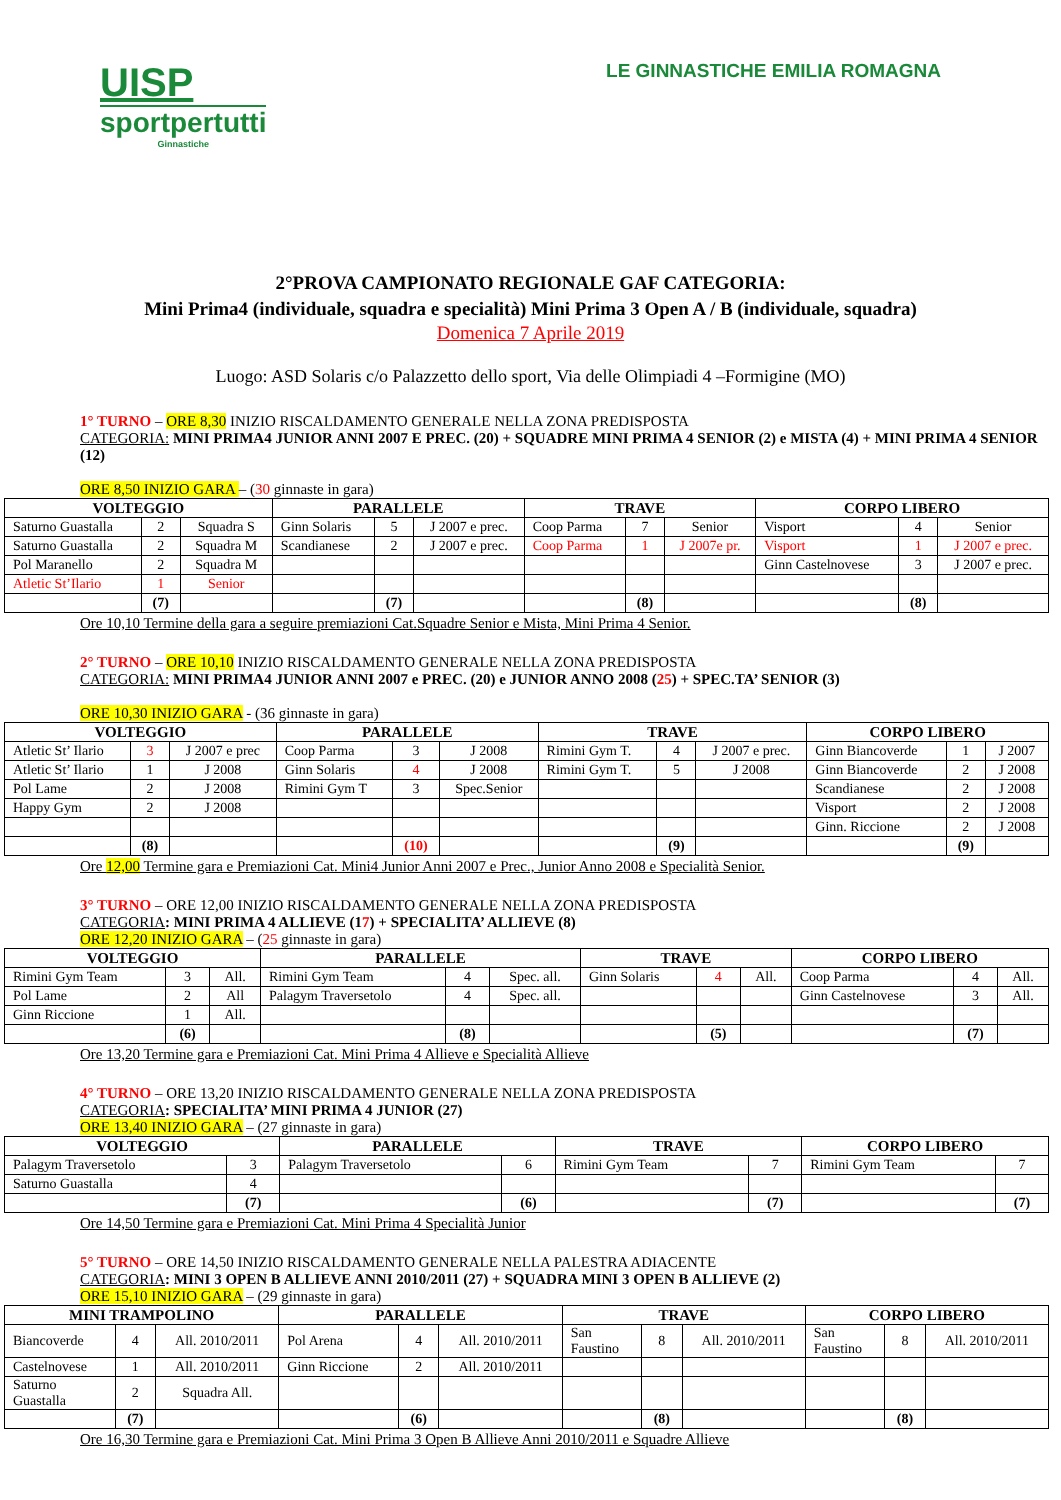UISP
sportpertutti
Ginnastiche
LE GINNASTICHE EMILIA ROMAGNA
2°PROVA CAMPIONATO REGIONALE GAF CATEGORIA:
Mini Prima4 (individuale, squadra e specialità) Mini Prima 3 Open A / B (individuale, squadra)
Domenica 7 Aprile 2019
Luogo: ASD Solaris c/o Palazzetto dello sport, Via delle Olimpiadi 4 –Formigine (MO)
1° TURNO – ORE 8,30 INIZIO RISCALDAMENTO GENERALE NELLA ZONA PREDISPOSTA
CATEGORIA: MINI PRIMA4 JUNIOR ANNI 2007 E PREC. (20) + SQUADRE MINI PRIMA 4 SENIOR (2) e MISTA (4) + MINI PRIMA 4 SENIOR (12)
ORE 8,50 INIZIO GARA – (30 ginnaste in gara)
| VOLTEGGIO | | | PARALLELE | | | TRAVE | | | CORPO LIBERO | | |
| --- | --- | --- | --- | --- | --- | --- | --- | --- | --- | --- | --- |
| Saturno Guastalla | 2 | Squadra S | Ginn Solaris | 5 | J 2007 e prec. | Coop Parma | 7 | Senior | Visport | 4 | Senior |
| Saturno Guastalla | 2 | Squadra M | Scandianese | 2 | J 2007 e prec. | Coop Parma | 1 | J 2007e pr. | Visport | 1 | J 2007 e prec. |
| Pol Maranello | 2 | Squadra M | | | | | | | Ginn Castelnovese | 3 | J 2007 e prec. |
| Atletic St’Ilario | 1 | Senior | | | | | | | | | |
| | (7) | | | (7) | | | (8) | | | (8) | |
Ore 10,10 Termine della gara a seguire premiazioni Cat.Squadre Senior e Mista, Mini Prima 4 Senior.
2° TURNO – ORE 10,10 INIZIO RISCALDAMENTO GENERALE NELLA ZONA PREDISPOSTA
CATEGORIA: MINI PRIMA4 JUNIOR ANNI 2007 e PREC. (20) e JUNIOR ANNO 2008 (25) + SPEC.TA’ SENIOR (3)
ORE 10,30 INIZIO GARA - (36 ginnaste in gara)
| VOLTEGGIO | | | PARALLELE | | | TRAVE | | | CORPO LIBERO | | |
| --- | --- | --- | --- | --- | --- | --- | --- | --- | --- | --- | --- |
| Atletic St’ Ilario | 3 | J 2007 e prec | Coop Parma | 3 | J 2008 | Rimini Gym T. | 4 | J 2007 e prec. | Ginn Biancoverde | 1 | J 2007 |
| Atletic St’ Ilario | 1 | J 2008 | Ginn Solaris | 4 | J 2008 | Rimini Gym T. | 5 | J 2008 | Ginn Biancoverde | 2 | J 2008 |
| Pol Lame | 2 | J 2008 | Rimini Gym T | 3 | Spec.Senior | | | | Scandianese | 2 | J 2008 |
| Happy Gym | 2 | J 2008 | | | | | | | Visport | 2 | J 2008 |
| | | | | | | | | | Ginn. Riccione | 2 | J 2008 |
| | (8) | | | (10) | | | (9) | | | (9) | |
Ore 12,00 Termine gara e Premiazioni Cat. Mini4 Junior Anni 2007 e Prec., Junior Anno 2008 e Specialità Senior.
3° TURNO – ORE 12,00 INIZIO RISCALDAMENTO GENERALE NELLA ZONA PREDISPOSTA
CATEGORIA: MINI PRIMA 4 ALLIEVE (17) + SPECIALITA’ ALLIEVE (8)
ORE 12,20 INIZIO GARA – (25 ginnaste in gara)
| VOLTEGGIO | | | PARALLELE | | | TRAVE | | | CORPO LIBERO | | |
| --- | --- | --- | --- | --- | --- | --- | --- | --- | --- | --- | --- |
| Rimini Gym Team | 3 | All. | Rimini Gym Team | 4 | Spec. all. | Ginn Solaris | 4 | All. | Coop Parma | 4 | All. |
| Pol Lame | 2 | All | Palagym Traversetolo | 4 | Spec. all. | | | | Ginn Castelnovese | 3 | All. |
| Ginn Riccione | 1 | All. | | | | | | | | | |
| | (6) | | | (8) | | | (5) | | | (7) | |
Ore 13,20 Termine gara e Premiazioni Cat. Mini Prima 4 Allieve e Specialità Allieve
4° TURNO – ORE 13,20 INIZIO RISCALDAMENTO GENERALE NELLA ZONA PREDISPOSTA
CATEGORIA: SPECIALITA’ MINI PRIMA 4 JUNIOR (27)
ORE 13,40 INIZIO GARA – (27 ginnaste in gara)
| VOLTEGGIO | | PARALLELE | | TRAVE | | CORPO LIBERO | |
| --- | --- | --- | --- | --- | --- | --- | --- |
| Palagym Traversetolo | 3 | Palagym Traversetolo | 6 | Rimini Gym Team | 7 | Rimini Gym Team | 7 |
| Saturno Guastalla | 4 | | | | | | |
| | (7) | | (6) | | (7) | | (7) |
Ore 14,50 Termine gara e Premiazioni Cat. Mini Prima 4 Specialità Junior
5° TURNO – ORE 14,50 INIZIO RISCALDAMENTO GENERALE NELLA PALESTRA ADIACENTE
CATEGORIA: MINI 3 OPEN B ALLIEVE ANNI 2010/2011 (27) + SQUADRA MINI 3 OPEN B ALLIEVE (2)
ORE 15,10 INIZIO GARA – (29 ginnaste in gara)
| MINI TRAMPOLINO | | | PARALLELE | | | TRAVE | | | CORPO LIBERO | | |
| --- | --- | --- | --- | --- | --- | --- | --- | --- | --- | --- | --- |
| Biancoverde | 4 | All. 2010/2011 | Pol Arena | 4 | All. 2010/2011 | San Faustino | 8 | All. 2010/2011 | San Faustino | 8 | All. 2010/2011 |
| Castelnovese | 1 | All. 2010/2011 | Ginn Riccione | 2 | All. 2010/2011 | | | | | | |
| Saturno Guastalla | 2 | Squadra All. | | | | | | | | | |
| | (7) | | | (6) | | | (8) | | | (8) | |
Ore 16,30 Termine gara e Premiazioni Cat. Mini Prima 3 Open B Allieve Anni 2010/2011 e Squadre Allieve